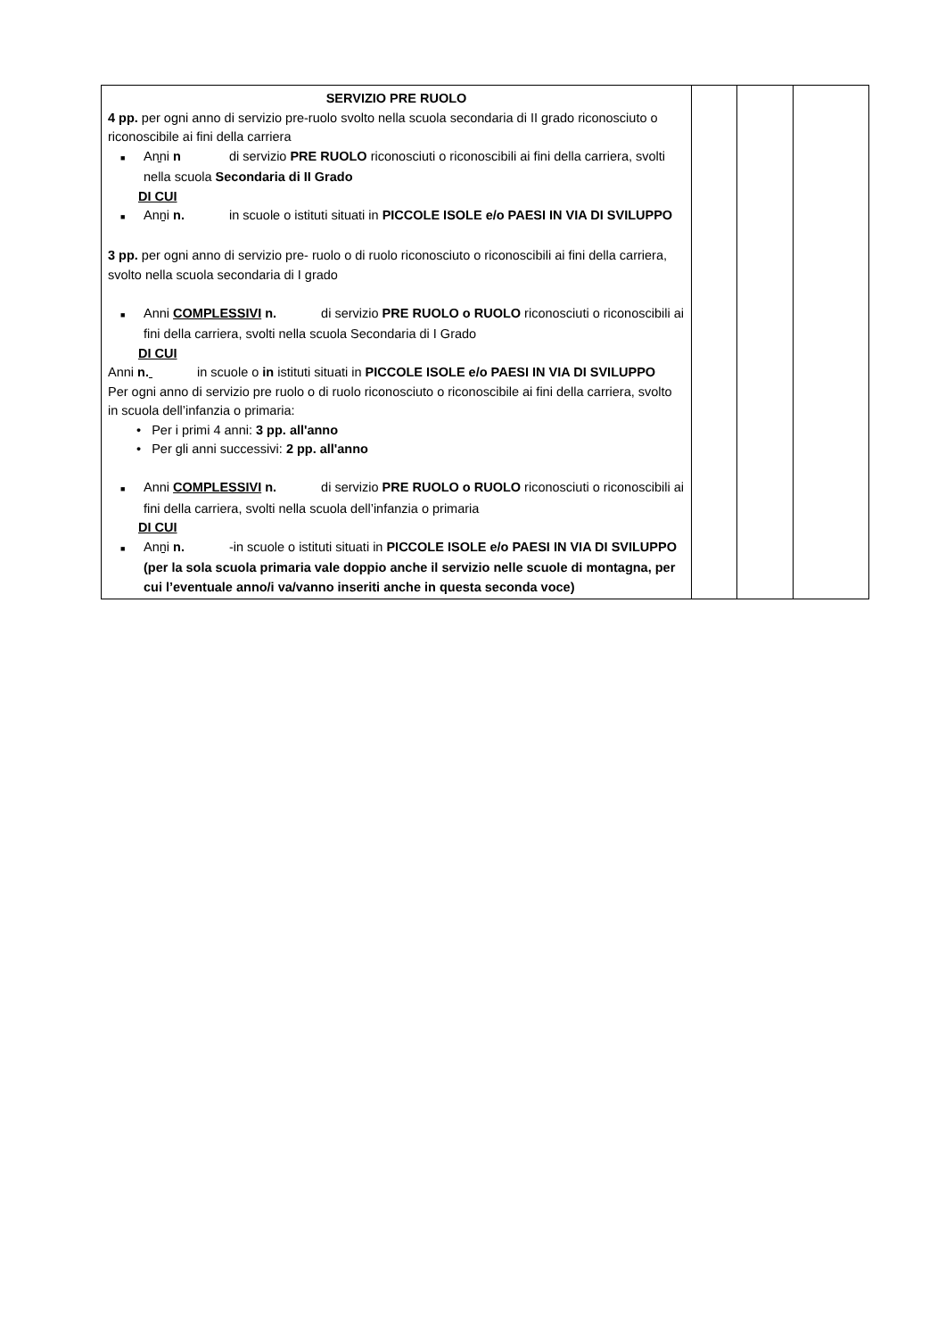| SERVIZIO PRE RUOLO 4 pp. per ogni anno di servizio pre-ruolo svolto nella scuola secondaria di II grado riconosciuto o riconoscibile ai fini della carriera ■ Anni n di servizio PRE RUOLO riconosciuti o riconoscibili ai fini della carriera, svolti nella scuola Secondaria di II Grado DI CUI ■ Anni n. in scuole o istituti situati in PICCOLE ISOLE e/o PAESI IN VIA DI SVILUPPO 3 pp. per ogni anno di servizio pre- ruolo o di ruolo riconosciuto o riconoscibili ai fini della carriera, svolto nella scuola secondaria di I grado ■ Anni COMPLESSIVI n. di servizio PRE RUOLO o RUOLO riconosciuti o riconoscibili ai fini della carriera, svolti nella scuola Secondaria di I Grado DI CUI Anni n. in scuole o in istituti situati in PICCOLE ISOLE e/o PAESI IN VIA DI SVILUPPO Per ogni anno di servizio pre ruolo o di ruolo riconosciuto o riconoscibile ai fini della carriera, svolto in scuola dell’infanzia o primaria: • Per i primi 4 anni: 3 pp. all'anno • Per gli anni successivi: 2 pp. all'anno ■ Anni COMPLESSIVI n. di servizio PRE RUOLO o RUOLO riconosciuti o riconoscibili ai fini della carriera, svolti nella scuola dell’infanzia o primaria DI CUI ■ Anni n. -in scuole o istituti situati in PICCOLE ISOLE e/o PAESI IN VIA DI SVILUPPO (per la sola scuola primaria vale doppio anche il servizio nelle scuole di montagna, per cui l’eventuale anno/i va/vanno inseriti anche in questa seconda voce) | | | |